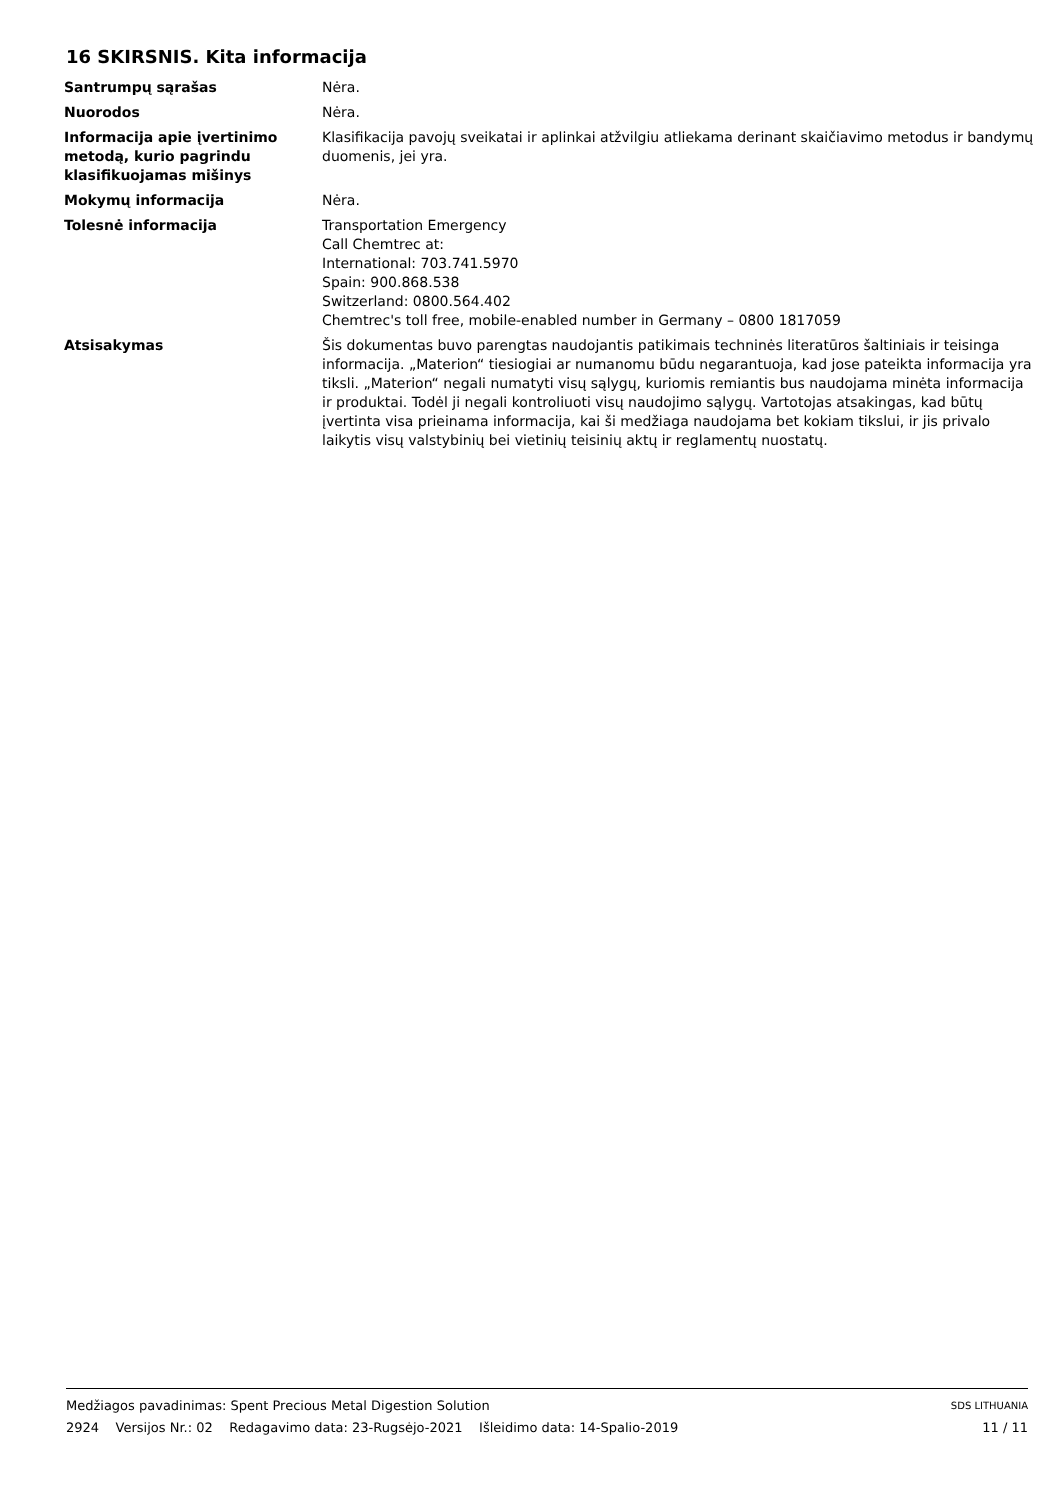16 SKIRSNIS. Kita informacija
Santrumpų sąrašas Nėra.
Nuorodos Nėra.
Informacija apie įvertinimo metodą, kurio pagrindu klasifikuojamas mišinys
Klasifikacija pavojų sveikatai ir aplinkai atžvilgiu atliekama derinant skaičiavimo metodus ir bandymų duomenis, jei yra.
Mokymų informacija Nėra.
Tolesnė informacija Transportation Emergency
Call Chemtrec at:
International: 703.741.5970
Spain: 900.868.538
Switzerland: 0800.564.402
Chemtrec's toll free, mobile-enabled number in Germany – 0800 1817059
Atsisakymas Šis dokumentas buvo parengtas naudojantis patikimais techninės literatūros šaltiniais ir teisinga informacija. „Materion“ tiesiogiai ar numanomu būdu negarantuoja, kad jose pateikta informacija yra tiksli. „Materion“ negali numatyti visų sąlygų, kuriomis remiantis bus naudojama minėta informacija ir produktai. Todėl ji negali kontroliuoti visų naudojimo sąlygų. Vartotojas atsakingas, kad būtų įvertinta visa prieinama informacija, kai ši medžiaga naudojama bet kokiam tikslui, ir jis privalo laikytis visų valstybinių bei vietinių teisinių aktų ir reglamentų nuostatų.
Medžiagos pavadinimas: Spent Precious Metal Digestion Solution SDS LITHUANIA
2924 Versijos Nr.: 02 Redagavimo data: 23-Rugsėjo-2021 Išleidimo data: 14-Spalio-2019 11 / 11